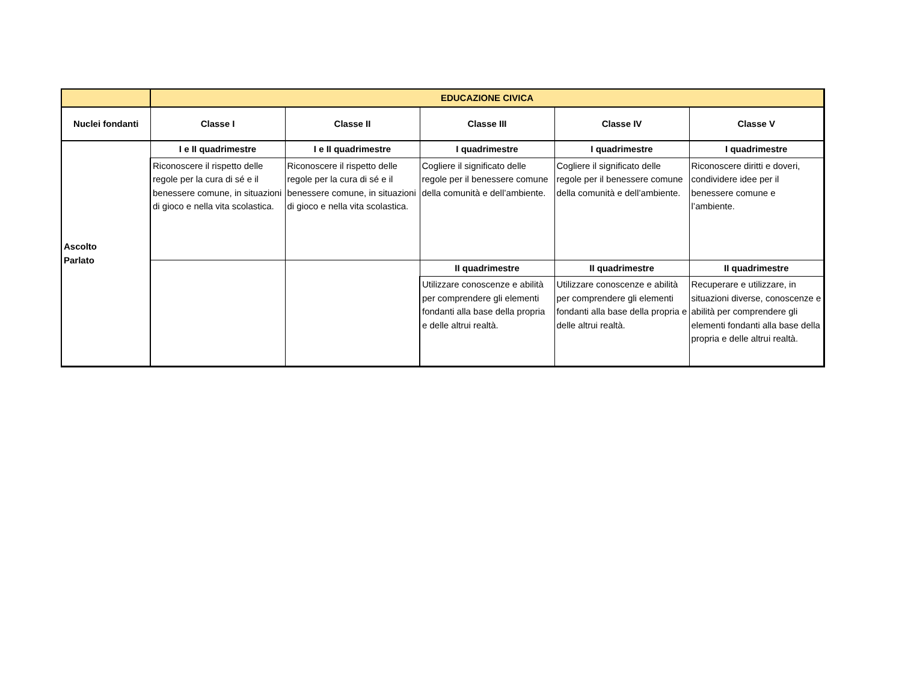| | EDUCAZIONE CIVICA | | | | |
| --- | --- | --- | --- | --- | --- |
| Nuclei fondanti | Classe I | Classe II | Classe III | Classe IV | Classe V |
| Ascolto Parlato | I e II quadrimestre | I e II quadrimestre | I quadrimestre | I quadrimestre | I quadrimestre |
| | Riconoscere il rispetto delle regole per la cura di sé e il benessere comune, in situazioni di gioco e nella vita scolastica. | Riconoscere il rispetto delle regole per la cura di sé e il benessere comune, in situazioni di gioco e nella vita scolastica. | Cogliere il significato delle regole per il benessere comune della comunità e dell’ambiente. | Cogliere il significato delle regole per il benessere comune della comunità e dell’ambiente. | Riconoscere diritti e doveri, condividere idee per il benessere comune e l’ambiente. |
| | | | II quadrimestre | II quadrimestre | II quadrimestre |
| | | | Utilizzare conoscenze e abilità per comprendere gli elementi fondanti alla base della propria e delle altrui realtà. | Utilizzare conoscenze e abilità per comprendere gli elementi fondanti alla base della propria e delle altrui realtà. | Recuperare e utilizzare, in situazioni diverse, conoscenze e abilità per comprendere gli elementi fondanti alla base della propria e delle altrui realtà. |